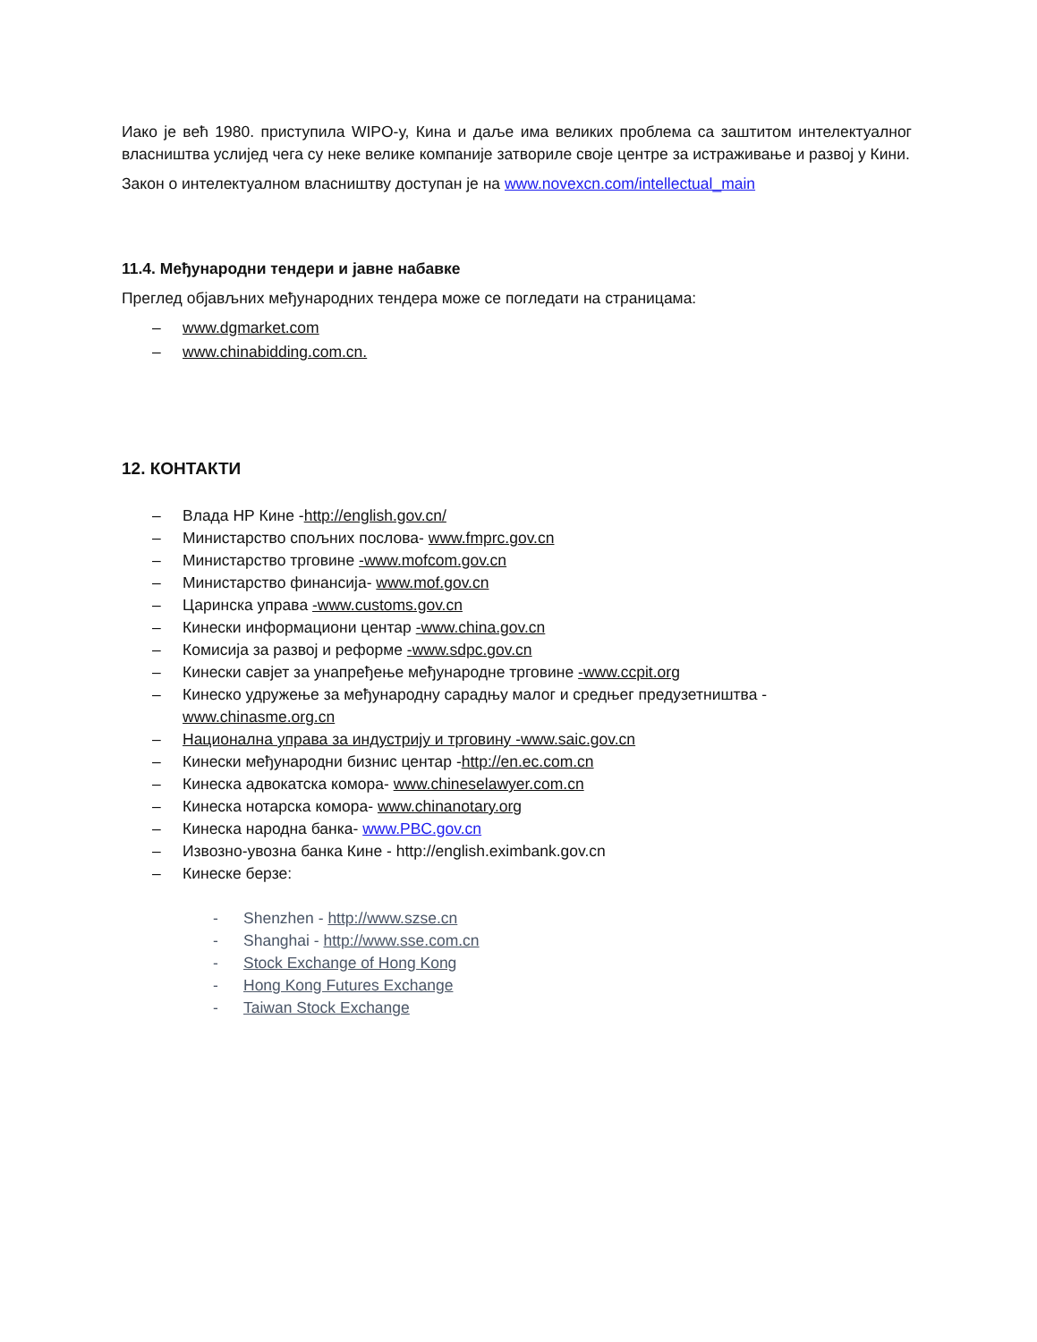Иако је већ 1980. приступила WIPO-у, Кина и даље има великих проблема са заштитом интелектуалног власништва услијед чега су неке велике компаније затвориле своје центре за истраживање и развој у Кини.
Закон о интелектуалном власништву доступан је на www.novexcn.com/intellectual_main
11.4. Међународни тендери и јавне набавке
Преглед објављних међународних тендера може се погледати на страницама:
– www.dgmarket.com
– www.chinabidding.com.cn.
12. КОНТАКТИ
– Влада НР Кине -http://english.gov.cn/
– Министарство спољних послова- www.fmprc.gov.cn
– Министарство трговине -www.mofcom.gov.cn
– Министарство финансија- www.mof.gov.cn
– Царинска управа -www.customs.gov.cn
– Кинески информациони центар -www.china.gov.cn
– Комисија за развој и реформе -www.sdpc.gov.cn
– Кинески савјет за унапређење међународне трговине -www.ccpit.org
– Кинеско удружење за међународну сарадњу малог и средњег предузетништва - www.chinasme.org.cn
– Национална управа за индустрију и трговину -www.saic.gov.cn
– Кинески међународни бизнис центар -http://en.ec.com.cn
– Кинеска адвокатска комора- www.chineselawyer.com.cn
– Кинеска нотарска комора- www.chinanotary.org
– Кинеска народна банка- www.PBC.gov.cn
– Извозно-увозна банка Кине - http://english.eximbank.gov.cn
– Кинеске берзе:
- Shenzhen - http://www.szse.cn
- Shanghai - http://www.sse.com.cn
- Stock Exchange of Hong Kong
- Hong Kong Futures Exchange
- Taiwan Stock Exchange